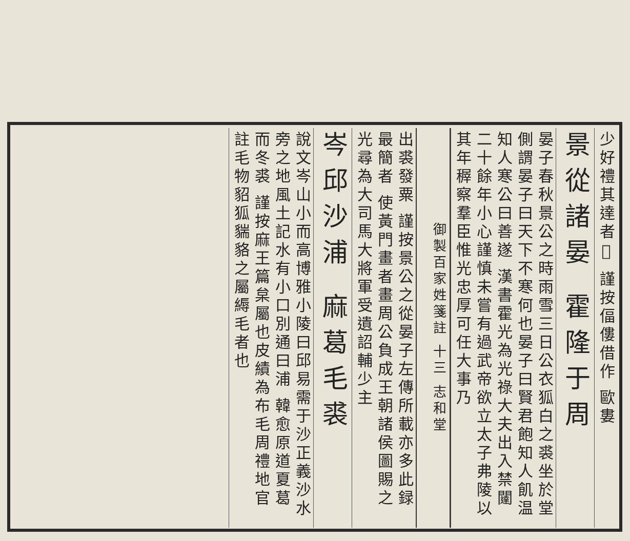少好禮其達者𤓰 謹按偪僂借作 歐婁
景從諸晏 霍隆于周
晏子春秋景公之時雨雪三日公衣狐白之裘坐於堂側謂晏子曰天下不寒何也晏子曰賢君飽知人飢温知人寒公曰善遂 漢書霍光為光祿大夫出入禁闥二十餘年小心謹慎未嘗有過武帝欲立太子弗陵以其年稺察羣臣惟光忠厚可任大事乃
御製百家姓箋註 十三 志和堂
出裘發粟 謹按景公之從晏子左傳所載亦多此録最簡者 使黃門畫者畫周公負成王朝諸侯圖賜之光尋為大司馬大將軍受遺詔輔少主
岑邱沙浦 麻葛毛裘
說文岑山小而高博雅小陵曰邱易需于沙正義沙水旁之地風土記水有小口別通曰浦 韓愈原道夏葛而冬裘 謹按麻王篇枲屬也皮績為布毛周禮地官註毛物貂狐貒貉之屬縟毛者也